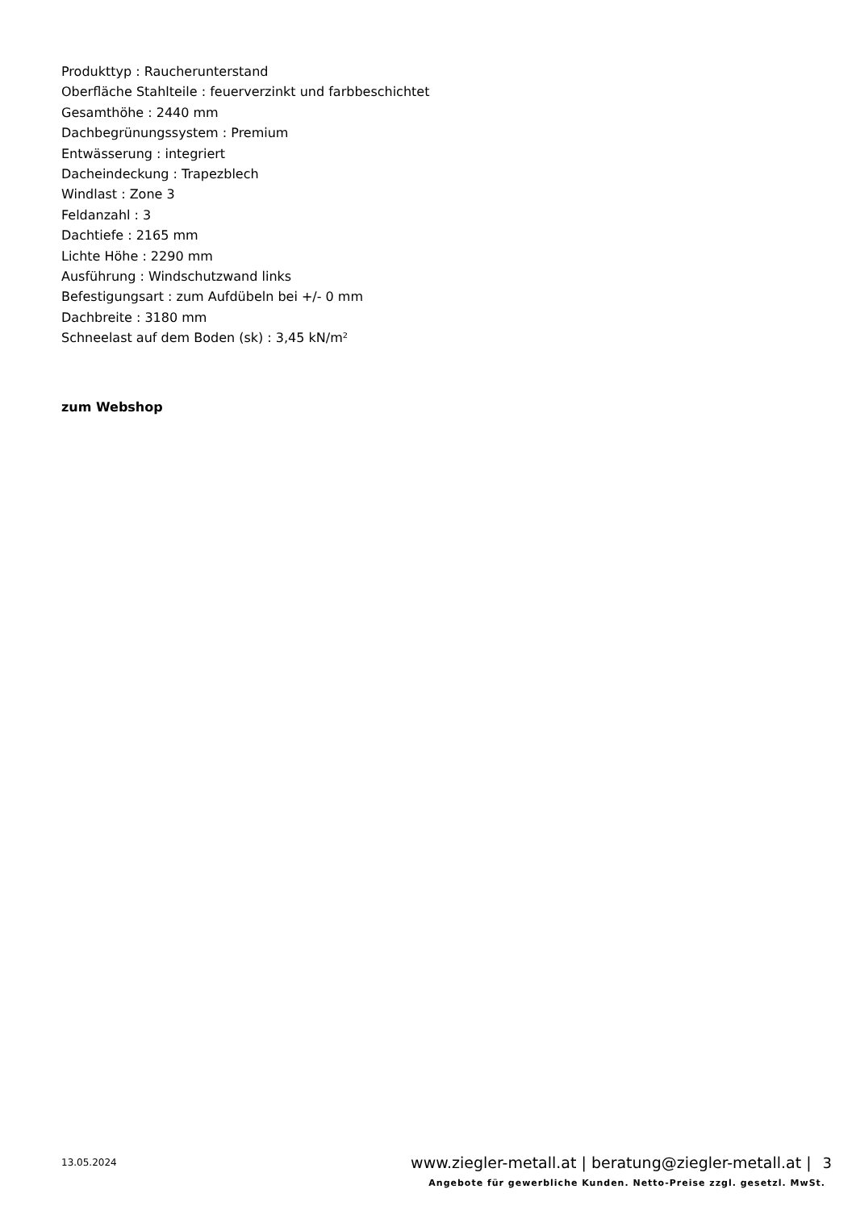Produkttyp : Raucherunterstand
Oberfläche Stahlteile : feuerverzinkt und farbbeschichtet
Gesamthöhe : 2440 mm
Dachbegrünungssystem : Premium
Entwässerung : integriert
Dacheindeckung : Trapezblech
Windlast : Zone 3
Feldanzahl : 3
Dachtiefe : 2165 mm
Lichte Höhe : 2290 mm
Ausführung : Windschutzwand links
Befestigungsart : zum Aufdübeln bei +/- 0 mm
Dachbreite : 3180 mm
Schneelast auf dem Boden (sk) : 3,45 kN/m²
zum Webshop
13.05.2024 www.ziegler-metall.at | beratung@ziegler-metall.at | 3
Angebote für gewerbliche Kunden. Netto-Preise zzgl. gesetzl. MwSt.